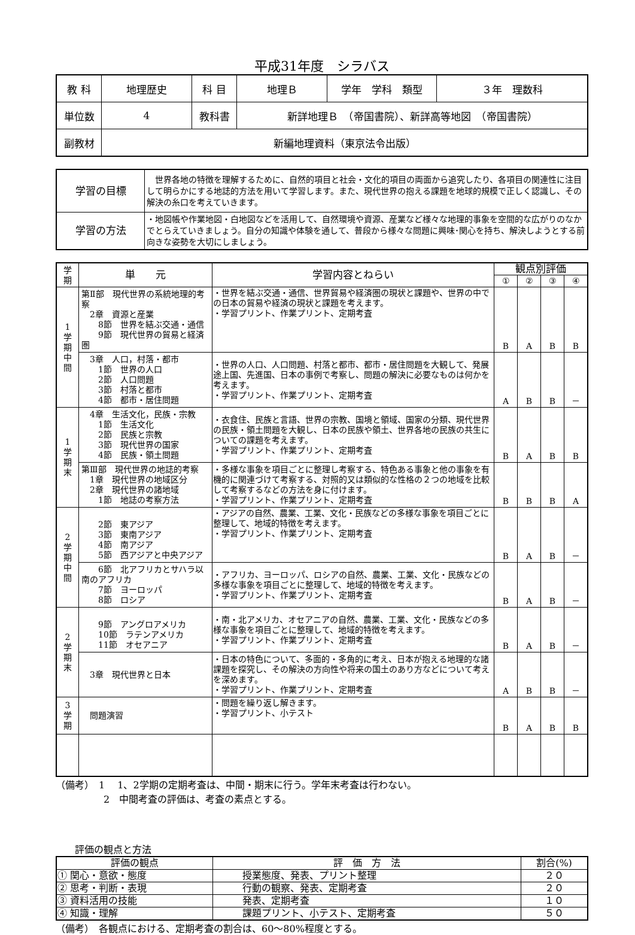平成31年度　シラバス
| 教 科 | 地理歴史 | 科 目 | 地理Ｂ | 学年 学科 類型 | ３年 理数科 |
| 単位数 | 4 | 教科書 | 新詳地理Ｂ （帝国書院）、新詳高等地図 （帝国書院） | | |
| 副教材 | 新編地理資料（東京法令出版） | | | | |
| 学習の目標 | 世界各地の特徴を理解するために、自然的項目と社会・文化的項目の両面から追究したり、各項目の関連性に注目して明らかにする地誌的方法を用いて学習します。また、現代世界の抱える課題を地球的規模で正しく認識し、その解決の糸口を考えていきます。 |
| 学習の方法 | ・地図帳や作業地図・白地図などを活用して、自然環境や資源、産業など様々な地理的事象を空間的な広がりのなかでとらえていきましょう。自分の知識や体験を通して、普段から様々な問題に興味･関心を持ち、解決しようとする前向きな姿勢を大切にしましょう。 |
| 学 期 | 単 元 | 学習内容とねらい | 観点別評価 | | | |
| --- | --- | --- | --- | --- | --- | --- |
| | | | ① | ② | ③ | ④ |
| 1 学 期 中 間 | 第Ⅱ部 現代世界の系統地理的考察 2章 資源と産業 8節 世界を結ぶ交通・通信 9節 現代世界の貿易と経済圏 | ・世界を結ぶ交通・通信、世界貿易や経済圏の現状と課題や、世界の中での日本の貿易や経済の現状と課題を考えます。 ・学習プリント、作業プリント、定期考査 | B | A | B | B |
| | 3章 人口，村落・都市 1節 世界の人口 2節 人口問題 3節 村落と都市 4節 都市・居住問題 | ・世界の人口、人口問題、村落と都市、都市・居住問題を大観して、発展途上国、先進国、日本の事例で考察し、問題の解決に必要なものは何かを考えます。 ・学習プリント、作業プリント、定期考査 | A | B | B | － |
| 1 学 期 末 | 4章 生活文化，民族・宗教 1節 生活文化 2節 民族と宗教 3節 現代世界の国家 4節 民族・領土問題 | ・衣食住、民族と言語、世界の宗教、国境と領域、国家の分類、現代世界の民族・領土問題を大観し、日本の民族や領土、世界各地の民族の共生についての課題を考えます。 ・学習プリント、作業プリント、定期考査 | B | A | B | B |
| | 第Ⅲ部 現代世界の地誌的考察 1章 現代世界の地域区分 2章 現代世界の諸地域 1節 地誌の考察方法 | ・多様な事象を項目ごとに整理し考察する、特色ある事象と他の事象を有機的に関連づけて考察する、対照的又は類似的な性格の２つの地域を比較して考察するなどの方法を身に付けます。 ・学習プリント、作業プリント、定期考査 | B | B | B | A |
| 2 学 期 中 間 | 2節 東アジア 3節 東南アジア 4節 南アジア 5節 西アジアと中央アジア | ・アジアの自然、農業、工業、文化・民族などの多様な事象を項目ごとに整理して、地域的特徴を考えます。 ・学習プリント、作業プリント、定期考査 | B | A | B | － |
| | 6節 北アフリカとサハラ以南のアフリカ 7節 ヨーロッパ 8節 ロシア | ・アフリカ、ヨーロッパ、ロシアの自然、農業、工業、文化・民族などの多様な事象を項目ごとに整理して、地域的特徴を考えます。 ・学習プリント、作業プリント、定期考査 | B | A | B | － |
| 2 学 期 末 | 9節 アングロアメリカ 10節 ラテンアメリカ 11節 オセアニア | ・南・北アメリカ、オセアニアの自然、農業、工業、文化・民族などの多様な事象を項目ごとに整理して、地域的特徴を考えます。 ・学習プリント、作業プリント、定期考査 | B | A | B | － |
| | 3章 現代世界と日本 | ・日本の特色について、多面的・多角的に考え、日本が抱える地理的な諸課題を探究し、その解決の方向性や将来の国土のあり方などについて考えを深めます。 ・学習プリント、作業プリント、定期考査 | A | B | B | － |
| 3 学 期 | 問題演習 | ・問題を繰り返し解きます。 ・学習プリント、小テスト | B | A | B | B |
（備考）　1　 1、2学期の定期考査は、中間・期末に行う。学年末考査は行わない。
　　　　　2　中間考査の評価は、考査の素点とする。
　　評価の観点と方法
| 評価の観点 | 評 価 方 法 | 割合(%) |
| ① 関心・意欲・態度 | 授業態度、発表、プリント整理 | ２０ |
| ② 思考・判断・表現 | 行動の観察、発表、定期考査 | ２０ |
| ③ 資料活用の技能 | 発表、定期考査 | １０ |
| ④ 知識・理解 | 課題プリント、小テスト、定期考査 | ５０ |
（備考）　各観点における、定期考査の割合は、60～80%程度とする。